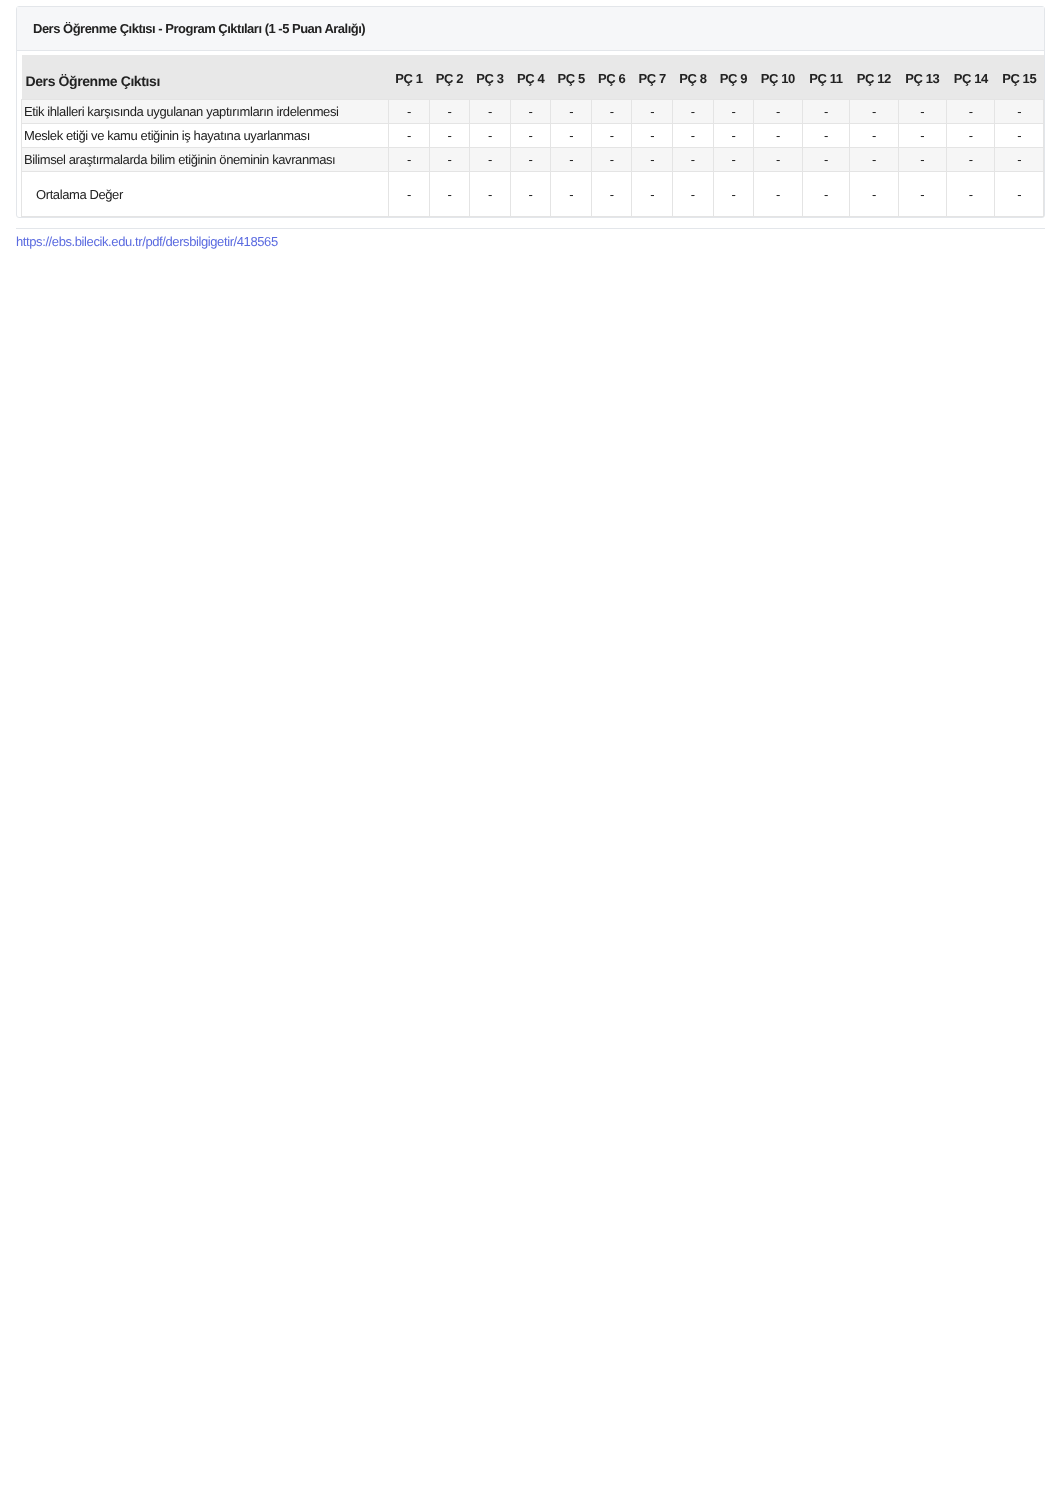Ders Öğrenme Çıktısı - Program Çıktıları (1 -5 Puan Aralığı)
| Ders Öğrenme Çıktısı | PÇ 1 | PÇ 2 | PÇ 3 | PÇ 4 | PÇ 5 | PÇ 6 | PÇ 7 | PÇ 8 | PÇ 9 | PÇ 10 | PÇ 11 | PÇ 12 | PÇ 13 | PÇ 14 | PÇ 15 |
| --- | --- | --- | --- | --- | --- | --- | --- | --- | --- | --- | --- | --- | --- | --- | --- |
| Etik ihlalleri karşısında uygulanan yaptırımların irdelenmesi | - | - | - | - | - | - | - | - | - | - | - | - | - | - | - |
| Meslek etiği ve kamu etiğinin iş hayatına uyarlanması | - | - | - | - | - | - | - | - | - | - | - | - | - | - | - |
| Bilimsel araştırmalarda bilim etiğinin öneminin kavranması | - | - | - | - | - | - | - | - | - | - | - | - | - | - | - |
| Ortalama Değer | - | - | - | - | - | - | - | - | - | - | - | - | - | - | - |
https://ebs.bilecik.edu.tr/pdf/dersbilgigetir/418565